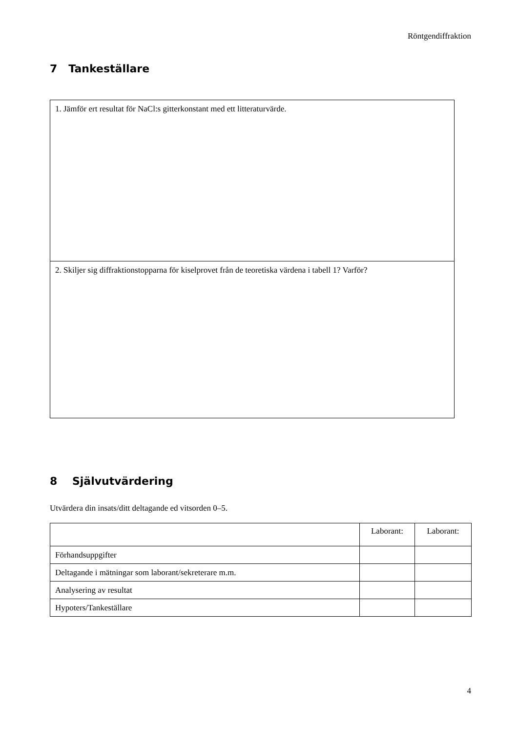Röntgendiffraktion
7 Tankeställare
| 1. Jämför ert resultat för NaCl:s gitterkonstant med ett litteraturvärde. |
| 2. Skiljer sig diffraktionstopparna för kiselprovet från de teoretiska värdena i tabell 1? Varför? |
8 Självutvärdering
Utvärdera din insats/ditt deltagande ed vitsorden 0–5.
| | Laborant: | Laborant: |
| --- | --- | --- |
| Förhandsuppgifter | | |
| Deltagande i mätningar som laborant/sekreterare m.m. | | |
| Analysering av resultat | | |
| Hypoters/Tankeställare | | |
4